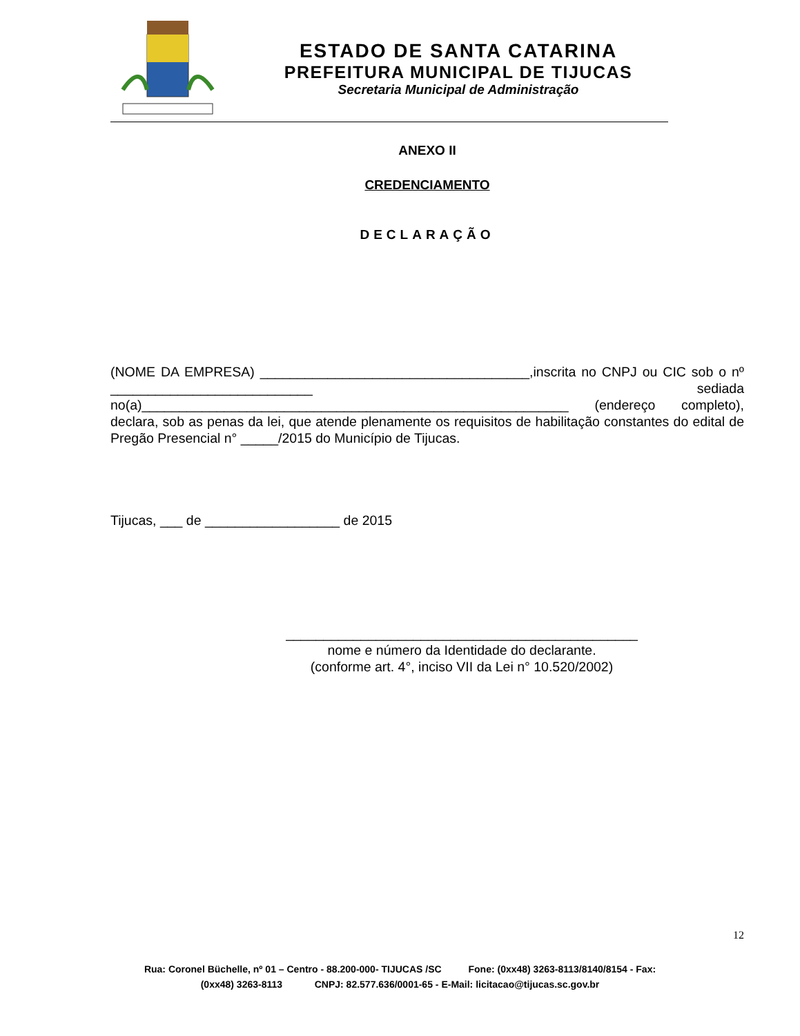ESTADO DE SANTA CATARINA
PREFEITURA MUNICIPAL DE TIJUCAS
Secretaria Municipal de Administração
ANEXO II
CREDENCIAMENTO
DECLARAÇÃO
(NOME DA EMPRESA) ____________________________________,inscrita no CNPJ ou CIC sob o nº ___________________________ sediada no(a)_________________________________________________________ (endereço completo), declara, sob as penas da lei, que atende plenamente os requisitos de habilitação constantes do edital de Pregão Presencial n° _____/2015 do Município de Tijucas.
Tijucas, ___ de __________________ de 2015
_______________________________________________
nome e número da Identidade do declarante.
(conforme art. 4°, inciso VII da Lei n° 10.520/2002)
12
Rua: Coronel Büchelle, nº 01 – Centro - 88.200-000- TIJUCAS /SC Fone: (0xx48) 3263-8113/8140/8154 - Fax:
(0xx48) 3263-8113 CNPJ: 82.577.636/0001-65 - E-Mail: licitacao@tijucas.sc.gov.br